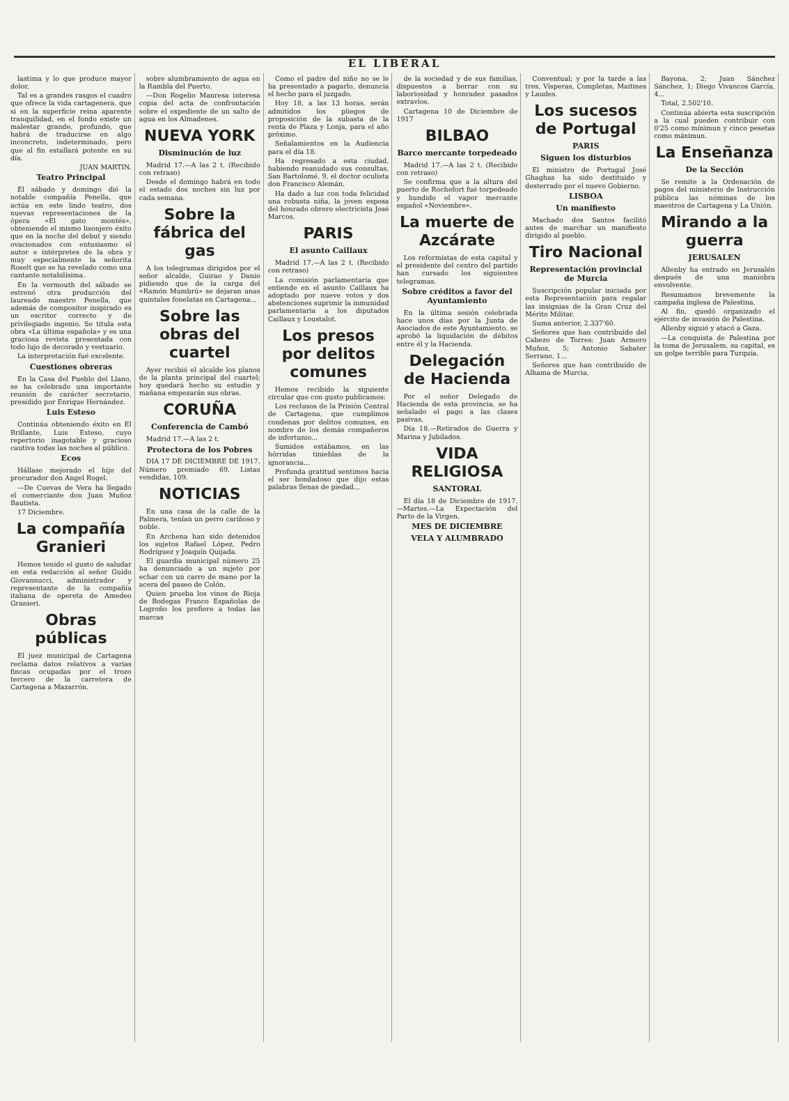EL LIBERAL
lastima y lo que produce mayor dolor.
Tal es a grandes rasgos el cuadro que ofrece la vida cartagenera, que si en la superficie reina aparente tranquilidad, en el fondo existe un malestar grande, profundo, que habrá de traducirse en algo inconcreto, indeterminado, pero que al fin estallará potente en su día.
JUAN MARTIN.
Teatro Principal
El sábado y domingo dió la notable compañía Penella, que actúa en este lindo teatro, dos nuevas representaciones de la ópera «El gato montés», obteniendo el mismo lisonjero éxito que en la noche del debut y siendo ovacionados con entusiasmo el autor e intérpretes de la obra y muy especialmente la señorita Roselt que se ha revelado como una cantante notabilísima.
En la vermouth del sábado se estrenó otra producción del laureado maestro Penella, que además de compositor inspirado es un escritor correcto y de privilegiado ingenio. Se titula esta obra «La última española» y es una graciosa revista presentada con todo lujo de decorado y vestuario.
La interpretación fué excelente.
Cuestiones obreras
En la Casa del Pueblo del Llano, se ha celebrado una importante reunión de carácter secretario, presidido por Enrique Hernández.
Luis Esteso
Continúa obteniendo éxito en El Brillante, Luis Esteso, cuyo repertorio inagotable y gracioso cautiva todas las noches al público.
Ecos
Hállase mejorado el hijo del procurador don Angel Rogel.
—De Cuevas de Vera ha llegado el comerciante don Juan Muñoz Bautista.
17 Diciembre.
La compañía Granieri
Hemos tenido el gusto de saludar en esta redacción al señor Guido Giovannucci, administrador y representante de la compañía italiana de opereta de Amedeo Granieri.
Obras públicas
El juez municipal de Cartagena reclama datos relativos a varias fincas ocupadas por el trozo tercero de la carretera de Cartagena a Mazarrón.
sobre alumbramiento de agua en la Rambla del Puerto.
—Don Rogelio Manresa interesa copia del acta de confrontación sobre el expediente de un salto de agua en los Almadenes.
NUEVA YORK
Disminución de luz
Madrid 17.—A las 2 t. (Recibido con retraso)
Desde el domingo habrá en todo el estado dos noches sin luz por cada semana.
Sobre la fábrica del gas
A los telegramas dirigidos por el señor alcalde, Guirao y Danio pidiendo que de la carga del «Ramón Mumbrú» se dejaran unas quintales fonelatas en Cartagena...
Sobre las obras del cuartel
Ayer recibió el alcalde los planos de la planta principal del cuartel; hoy quedará hecho su estudio y mañana empezarán sus obras.
CORUÑA
Conferencia de Cambó
Madrid 17.—A las 2 t.
Protectora de los Pobres
DIA 17 DE DICIEMBRE DE 1917. Número premiado 69. Listas vendidas, 109.
NOTICIAS
En una casa de la calle de la Palmera, tenían un perro cariñoso y noble.
En Archena han sido detenidos los sujetos Rafael López, Pedro Rodríguez y Joaquín Quijada.
El guardia municipal número 25 ha denunciado a un sujeto por echar con un carro de mano por la acera del paseo de Colón.
Quien prueba los vinos de Rioja de Bodegas Franco Españolas de Logroño los prefiere a todas las marcas
Como el padre del niño no se le ha presentado a pagarlo, denuncia el hecho para el juzgado.
Hoy 18, a las 13 horas, serán admitidos los pliegos de proposición de la subasta de la renta de Plaza y Lonja, para el año próximo.
Señalamientos en la Audiencia para el día 18.
Ha regresado a esta ciudad, habiendo reanudado sus consultas, San Bartolomé, 9, el doctor oculista don Francisco Alemán.
Ha dado a luz con toda felicidad una robusta niña, la joven esposa del honrado obrero electricista José Marcos.
PARIS
El asunto Caillaux
Madrid 17.—A las 2 t. (Recibido con retraso)
La comisión parlamentaria que entiende en el asunto Caillaux ha adoptado por nueve votos y dos abstenciones suprimir la inmunidad parlamentaria a los diputados Caillaux y Loustalot.
Los presos por delitos comunes
Hemos recibido la siguiente circular que con gusto publicamos:
Los reclusos de la Prisión Central de Cartagena, que cumplimos condenas por delitos comunes, en nombre de los demás compañeros de infortunio...
Sumidos estábamos, en las hórridas tinieblas de la ignorancia...
Profunda gratitud sentimos hacia el ser bondadoso que dijo estas palabras llenas de piedad...
de la sociedad y de sus familias, dispuestos a borrar con su laboriosidad y honradez pasados extravíos.
Cartagena 10 de Diciembre de 1917
BILBAO
Barco mercante torpedeado
Madrid 17.—A las 2 t. (Recibido con retraso)
Se confirma que a la altura del puerto de Rochefort fué torpedeado y hundido el vapor mercante español «Noviembre».
La muerte de Azcárate
Los reformistas de esta capital y el presidente del centro del partido han cursado los siguientes telegramas.
Sobre créditos a favor del Ayuntamiento
En la última sesión celebrada hace unos días por la Junta de Asociados de este Ayuntamiento, se aprobó la liquidación de débitos entre él y la Hacienda.
Delegación de Hacienda
Por el señor Delegado de Hacienda de esta provincia, se ha señalado el pago a las clases pasivas.
Día 18.—Retirados de Guerra y Marina y Jubilados.
VIDA RELIGIOSA
SANTORAL
El día 18 de Diciembre de 1917.—Martes.—La Expectación del Parto de la Virgen.
MES DE DICIEMBRE
VELA Y ALUMBRADO
Conventual; y por la tarde a las tres, Vísperas, Completas, Maitines y Laudes.
Los sucesos de Portugal
PARIS
Siguen los disturbios
El ministro de Portugal José Ghaghas ha sido destituido y desterrado por el nuevo Gobierno.
LISBOA
Un manifiesto
Machado dos Santos facilitó antes de marchar un manifiesto dirigido al pueblo.
Tiro Nacional
Representación provincial de Murcia
Suscripción popular iniciada por esta Representación para regalar las insignias de la Gran Cruz del Mérito Militar.
Suma anterior, 2.337'60.
Señores que han contribuído del Cabezo de Torres: Juan Armero Muñoz, 5; Antonio Sabater Serrano, 1...
Señores que han contribuído de Alhama de Murcia.
Bayona, 2; Juan Sánchez Sánchez, 1; Diego Vivancos García, 4...
Total, 2.502'10.
Continúa abierta esta suscripción a la cual pueden contribuir con 0'25 como mínimun y cinco pesetas como máximun.
La Enseñanza
De la Sección
Se remite a la Ordenación de pagos del ministerio de Instrucción pública las nóminas de los maestros de Cartagena y La Unión.
Mirando a la guerra
JERUSALEN
Allenby ha entrado en Jerusalén después de una maniobra envolvente.
Resumamos brevemente la campaña inglesa de Palestina.
Al fin, quedó organizado el ejército de invasión de Palestina.
Allenby siguió y atacó a Gaza.
—La conquista de Palestina por la toma de Jerusalem, su capital, es un golpe terrible para Turquía.